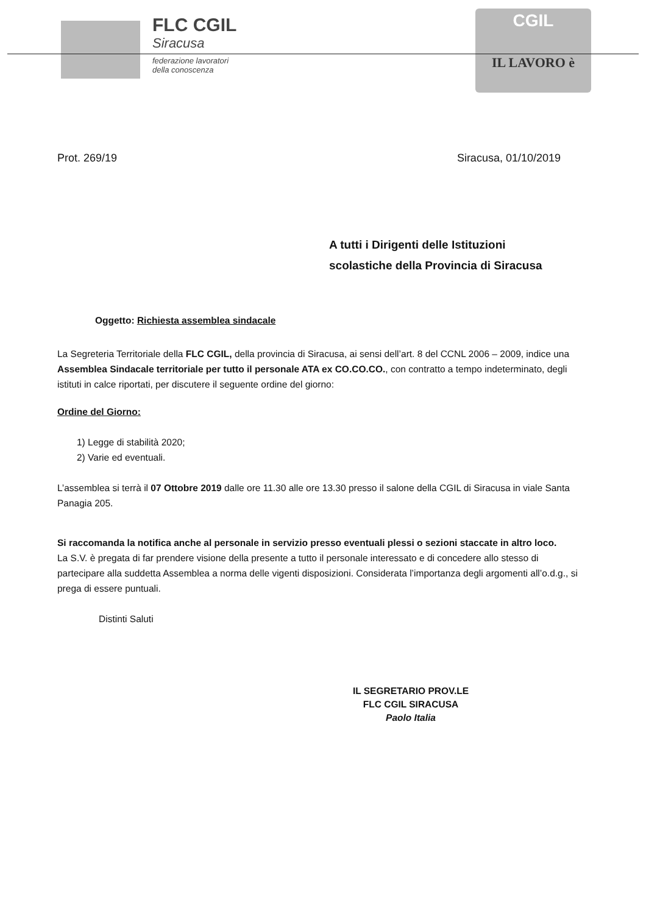FLC CGIL
Siracusa
federazione lavoratori
della conoscenza
CGIL
IL LAVORO è
Prot. 269/19 Siracusa, 01/10/2019
A tutti i Dirigenti delle Istituzioni
scolastiche della Provincia di Siracusa
Oggetto: Richiesta assemblea sindacale
La Segreteria Territoriale della FLC CGIL, della provincia di Siracusa, ai sensi dell’art. 8 del CCNL 2006 – 2009, indice una Assemblea Sindacale territoriale per tutto il personale ATA ex CO.CO.CO., con contratto a tempo indeterminato, degli istituti in calce riportati, per discutere il seguente ordine del giorno:
Ordine del Giorno:
1) Legge di stabilità 2020;
2) Varie ed eventuali.
L’assemblea si terrà il 07 Ottobre 2019 dalle ore 11.30 alle ore 13.30 presso il salone della CGIL di Siracusa in viale Santa Panagia 205.
Si raccomanda la notifica anche al personale in servizio presso eventuali plessi o sezioni staccate in altro loco.
La S.V. è pregata di far prendere visione della presente a tutto il personale interessato e di concedere allo stesso di partecipare alla suddetta Assemblea a norma delle vigenti disposizioni. Considerata l’importanza degli argomenti all’o.d.g., si prega di essere puntuali.
Distinti Saluti
IL SEGRETARIO PROV.LE
FLC CGIL SIRACUSA
Paolo Italia